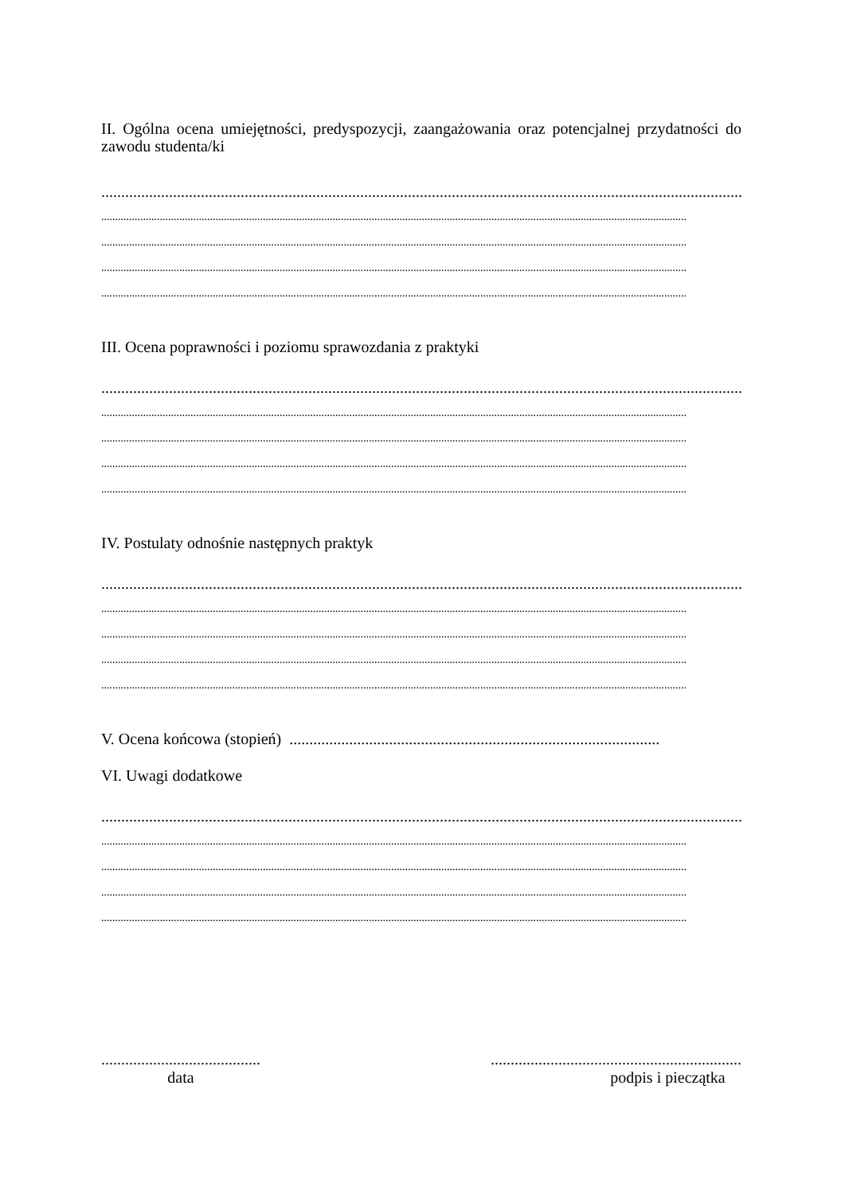II. Ogólna ocena umiejętności, predyspozycji, zaangażowania oraz potencjalnej przydatności do zawodu studenta/ki
....................................................................................................................................................................
..................................................................................................................................................................................................................
..................................................................................................................................................................................................................
..................................................................................................................................................................................................................
..................................................................................................................................................................................................................
III. Ocena poprawności i poziomu sprawozdania z praktyki
....................................................................................................................................................................
..................................................................................................................................................................................................................
..................................................................................................................................................................................................................
..................................................................................................................................................................................................................
..................................................................................................................................................................................................................
IV. Postulaty odnośnie następnych praktyk
....................................................................................................................................................................
..................................................................................................................................................................................................................
..................................................................................................................................................................................................................
..................................................................................................................................................................................................................
..................................................................................................................................................................................................................
V. Ocena końcowa (stopień) .............................................................................................
VI. Uwagi dodatkowe
....................................................................................................................................................................
..................................................................................................................................................................................................................
..................................................................................................................................................................................................................
..................................................................................................................................................................................................................
..................................................................................................................................................................................................................
........................................
data
...............................................................
podpis i pieczątka